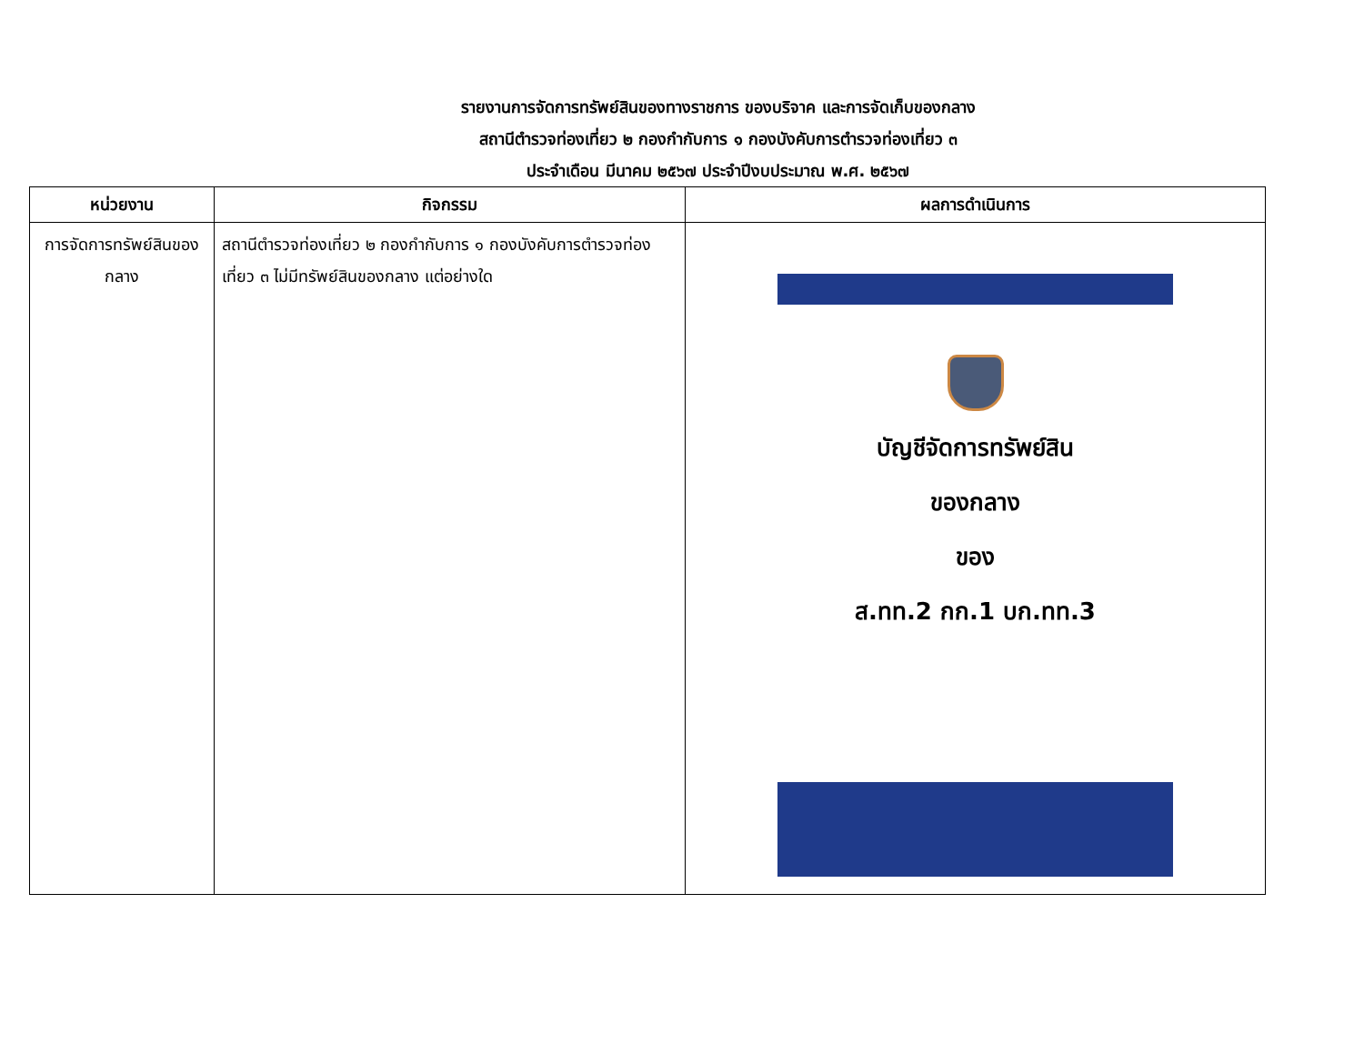รายงานการจัดการทรัพย์สินของทางราชการ ของบริจาค และการจัดเก็บของกลาง
สถานีตำรวจท่องเที่ยว ๒ กองกำกับการ ๑ กองบังคับการตำรวจท่องเที่ยว ๓
ประจำเดือน มีนาคม ๒๕๖๗ ประจำปีงบประมาณ พ.ศ. ๒๕๖๗
| หน่วยงาน | กิจกรรม | ผลการดำเนินการ |
| --- | --- | --- |
| การจัดการทรัพย์สินของกลาง | สถานีตำรวจท่องเที่ยว ๒ กองกำกับการ ๑ กองบังคับการตำรวจท่องเที่ยว ๓ ไม่มีทรัพย์สินของกลาง แต่อย่างใด | บัญชีจัดการทรัพย์สิน ของกลาง ของ ส.ทท.2 กก.1 บก.ทท.3 |